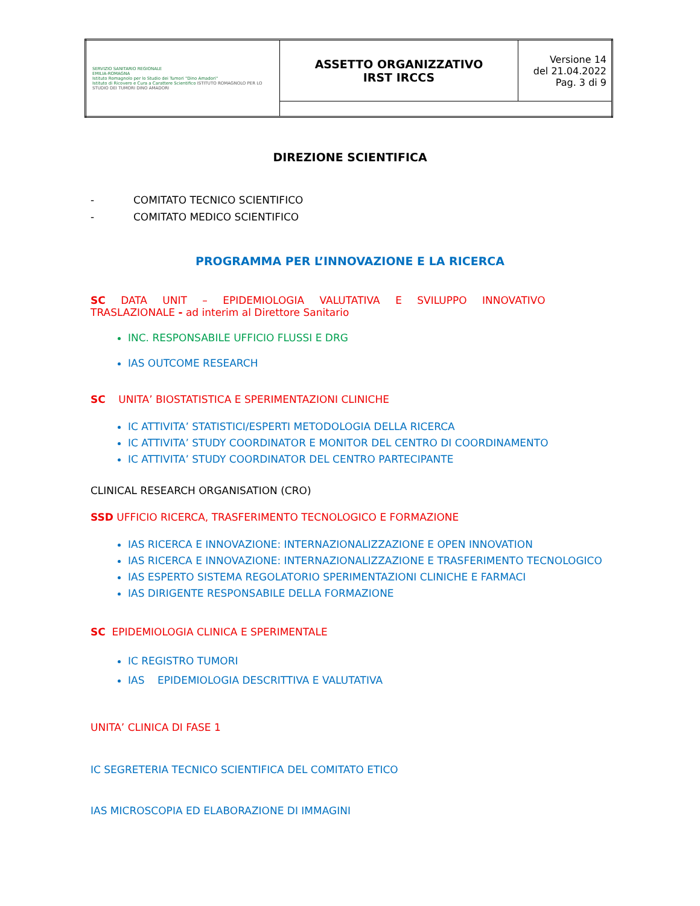| SERVIZIO SANITARIO REGIONALE EMILIA-ROMAGNA Istituto Romagnolo per lo Studio dei Tumori "Dino Amadori" Istituto di Ricovero e Cura a Carattere Scientifico ISTITUTO ROMAGNOLO PER LO STUDIO DEI TUMORI DINO AMADORI | ASSETTO ORGANIZZATIVO IRST IRCCS | Versione 14 del 21.04.2022 Pag. 3 di 9 |
DIREZIONE SCIENTIFICA
- COMITATO TECNICO SCIENTIFICO
- COMITATO MEDICO SCIENTIFICO
PROGRAMMA PER L’INNOVAZIONE E LA RICERCA
SC DATA UNIT – EPIDEMIOLOGIA VALUTATIVA E SVILUPPO INNOVATIVO
TRASLAZIONALE - ad interim al Direttore Sanitario
INC. RESPONSABILE UFFICIO FLUSSI E DRG
IAS OUTCOME RESEARCH
SC UNITA’ BIOSTATISTICA E SPERIMENTAZIONI CLINICHE
IC ATTIVITA’ STATISTICI/ESPERTI METODOLOGIA DELLA RICERCA
IC ATTIVITA’ STUDY COORDINATOR E MONITOR DEL CENTRO DI COORDINAMENTO
IC ATTIVITA’ STUDY COORDINATOR DEL CENTRO PARTECIPANTE
CLINICAL RESEARCH ORGANISATION (CRO)
SSD UFFICIO RICERCA, TRASFERIMENTO TECNOLOGICO E FORMAZIONE
IAS RICERCA E INNOVAZIONE: INTERNAZIONALIZZAZIONE E OPEN INNOVATION
IAS RICERCA E INNOVAZIONE: INTERNAZIONALIZZAZIONE E TRASFERIMENTO TECNOLOGICO
IAS ESPERTO SISTEMA REGOLATORIO SPERIMENTAZIONI CLINICHE E FARMACI
IAS DIRIGENTE RESPONSABILE DELLA FORMAZIONE
SC EPIDEMIOLOGIA CLINICA E SPERIMENTALE
IC REGISTRO TUMORI
IAS EPIDEMIOLOGIA DESCRITTIVA E VALUTATIVA
UNITA’ CLINICA DI FASE 1
IC SEGRETERIA TECNICO SCIENTIFICA DEL COMITATO ETICO
IAS MICROSCOPIA ED ELABORAZIONE DI IMMAGINI